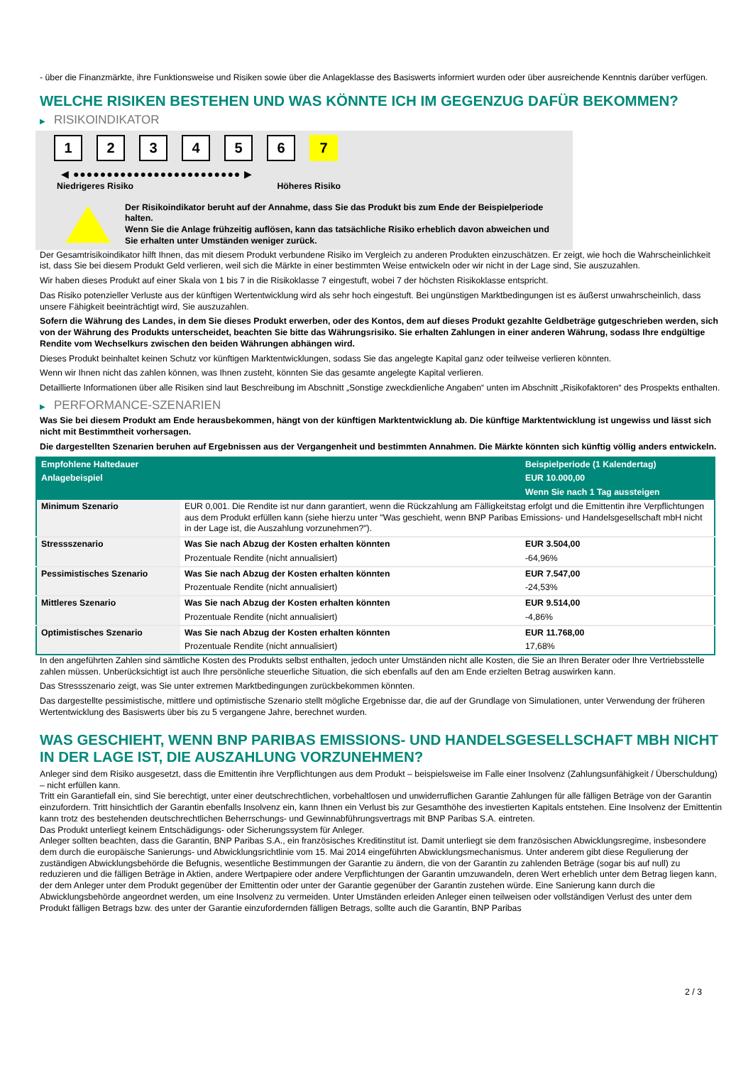- über die Finanzmärkte, ihre Funktionsweise und Risiken sowie über die Anlageklasse des Basiswerts informiert wurden oder über ausreichende Kenntnis darüber verfügen.
WELCHE RISIKEN BESTEHEN UND WAS KÖNNTE ICH IM GEGENZUG DAFÜR BEKOMMEN?
▶ RISIKOINDIKATOR
1 2 3 4 5 6 7
◀ ●●●●●●●●●●●●●●●●●●●●●●●●● ▶
Niedrigeres Risiko Höheres Risiko
Der Risikoindikator beruht auf der Annahme, dass Sie das Produkt bis zum Ende der Beispielperiode halten.
Wenn Sie die Anlage frühzeitig auflösen, kann das tatsächliche Risiko erheblich davon abweichen und Sie erhalten unter Umständen weniger zurück.
Der Gesamtrisikoindikator hilft Ihnen, das mit diesem Produkt verbundene Risiko im Vergleich zu anderen Produkten einzuschätzen. Er zeigt, wie hoch die Wahrscheinlichkeit ist, dass Sie bei diesem Produkt Geld verlieren, weil sich die Märkte in einer bestimmten Weise entwickeln oder wir nicht in der Lage sind, Sie auszuzahlen.
Wir haben dieses Produkt auf einer Skala von 1 bis 7 in die Risikoklasse 7 eingestuft, wobei 7 der höchsten Risikoklasse entspricht.
Das Risiko potenzieller Verluste aus der künftigen Wertentwicklung wird als sehr hoch eingestuft. Bei ungünstigen Marktbedingungen ist es äußerst unwahrscheinlich, dass unsere Fähigkeit beeinträchtigt wird, Sie auszuzahlen.
Sofern die Währung des Landes, in dem Sie dieses Produkt erwerben, oder des Kontos, dem auf dieses Produkt gezahlte Geldbeträge gutgeschrieben werden, sich von der Währung des Produkts unterscheidet, beachten Sie bitte das Währungsrisiko. Sie erhalten Zahlungen in einer anderen Währung, sodass Ihre endgültige Rendite vom Wechselkurs zwischen den beiden Währungen abhängen wird.
Dieses Produkt beinhaltet keinen Schutz vor künftigen Marktentwicklungen, sodass Sie das angelegte Kapital ganz oder teilweise verlieren könnten.
Wenn wir Ihnen nicht das zahlen können, was Ihnen zusteht, könnten Sie das gesamte angelegte Kapital verlieren.
Detaillierte Informationen über alle Risiken sind laut Beschreibung im Abschnitt „Sonstige zweckdienliche Angaben“ unten im Abschnitt „Risikofaktoren“ des Prospekts enthalten.
▶ PERFORMANCE-SZENARIEN
Was Sie bei diesem Produkt am Ende herausbekommen, hängt von der künftigen Marktentwicklung ab. Die künftige Marktentwicklung ist ungewiss und lässt sich nicht mit Bestimmtheit vorhersagen.
Die dargestellten Szenarien beruhen auf Ergebnissen aus der Vergangenheit und bestimmten Annahmen. Die Märkte könnten sich künftig völlig anders entwickeln.
| Empfohlene Haltedauer | | Beispielperiode (1 Kalendertag) |
| --- | --- | --- |
| Anlagebeispiel | | EUR 10.000,00 |
| | | Wenn Sie nach 1 Tag aussteigen |
| Minimum Szenario | EUR 0,001. Die Rendite ist nur dann garantiert, wenn die Rückzahlung am Fälligkeitstag erfolgt und die Emittentin ihre Verpflichtungen aus dem Produkt erfüllen kann (siehe hierzu unter "Was geschieht, wenn BNP Paribas Emissions- und Handelsgesellschaft mbH nicht in der Lage ist, die Auszahlung vorzunehmen?"). | |
| Stressszenario | Was Sie nach Abzug der Kosten erhalten könnten | EUR 3.504,00 |
| | Prozentuale Rendite (nicht annualisiert) | -64,96% |
| Pessimistisches Szenario | Was Sie nach Abzug der Kosten erhalten könnten | EUR 7.547,00 |
| | Prozentuale Rendite (nicht annualisiert) | -24,53% |
| Mittleres Szenario | Was Sie nach Abzug der Kosten erhalten könnten | EUR 9.514,00 |
| | Prozentuale Rendite (nicht annualisiert) | -4,86% |
| Optimistisches Szenario | Was Sie nach Abzug der Kosten erhalten könnten | EUR 11.768,00 |
| | Prozentuale Rendite (nicht annualisiert) | 17,68% |
In den angeführten Zahlen sind sämtliche Kosten des Produkts selbst enthalten, jedoch unter Umständen nicht alle Kosten, die Sie an Ihren Berater oder Ihre Vertriebsstelle zahlen müssen. Unberücksichtigt ist auch Ihre persönliche steuerliche Situation, die sich ebenfalls auf den am Ende erzielten Betrag auswirken kann.
Das Stressszenario zeigt, was Sie unter extremen Marktbedingungen zurückbekommen könnten.
Das dargestellte pessimistische, mittlere und optimistische Szenario stellt mögliche Ergebnisse dar, die auf der Grundlage von Simulationen, unter Verwendung der früheren Wertentwicklung des Basiswerts über bis zu 5 vergangene Jahre, berechnet wurden.
WAS GESCHIEHT, WENN BNP PARIBAS EMISSIONS- UND HANDELSGESELLSCHAFT MBH NICHT IN DER LAGE IST, DIE AUSZAHLUNG VORZUNEHMEN?
Anleger sind dem Risiko ausgesetzt, dass die Emittentin ihre Verpflichtungen aus dem Produkt – beispielsweise im Falle einer Insolvenz (Zahlungsunfähigkeit / Überschuldung) – nicht erfüllen kann.
Tritt ein Garantiefall ein, sind Sie berechtigt, unter einer deutschrechtlichen, vorbehaltlosen und unwiderruflichen Garantie Zahlungen für alle fälligen Beträge von der Garantin einzufordern. Tritt hinsichtlich der Garantin ebenfalls Insolvenz ein, kann Ihnen ein Verlust bis zur Gesamthöhe des investierten Kapitals entstehen. Eine Insolvenz der Emittentin kann trotz des bestehenden deutschrechtlichen Beherrschungs- und Gewinnabführungsvertrags mit BNP Paribas S.A. eintreten.
Das Produkt unterliegt keinem Entschädigungs- oder Sicherungssystem für Anleger.
Anleger sollten beachten, dass die Garantin, BNP Paribas S.A., ein französisches Kreditinstitut ist. Damit unterliegt sie dem französischen Abwicklungsregime, insbesondere dem durch die europäische Sanierungs- und Abwicklungsrichtlinie vom 15. Mai 2014 eingeführten Abwicklungsmechanismus. Unter anderem gibt diese Regulierung der zuständigen Abwicklungsbehörde die Befugnis, wesentliche Bestimmungen der Garantie zu ändern, die von der Garantin zu zahlenden Beträge (sogar bis auf null) zu reduzieren und die fälligen Beträge in Aktien, andere Wertpapiere oder andere Verpflichtungen der Garantin umzuwandeln, deren Wert erheblich unter dem Betrag liegen kann, der dem Anleger unter dem Produkt gegenüber der Emittentin oder unter der Garantie gegenüber der Garantin zustehen würde. Eine Sanierung kann durch die Abwicklungsbehörde angeordnet werden, um eine Insolvenz zu vermeiden. Unter Umständen erleiden Anleger einen teilweisen oder vollständigen Verlust des unter dem Produkt fälligen Betrags bzw. des unter der Garantie einzufordernden fälligen Betrags, sollte auch die Garantin, BNP Paribas
2 / 3